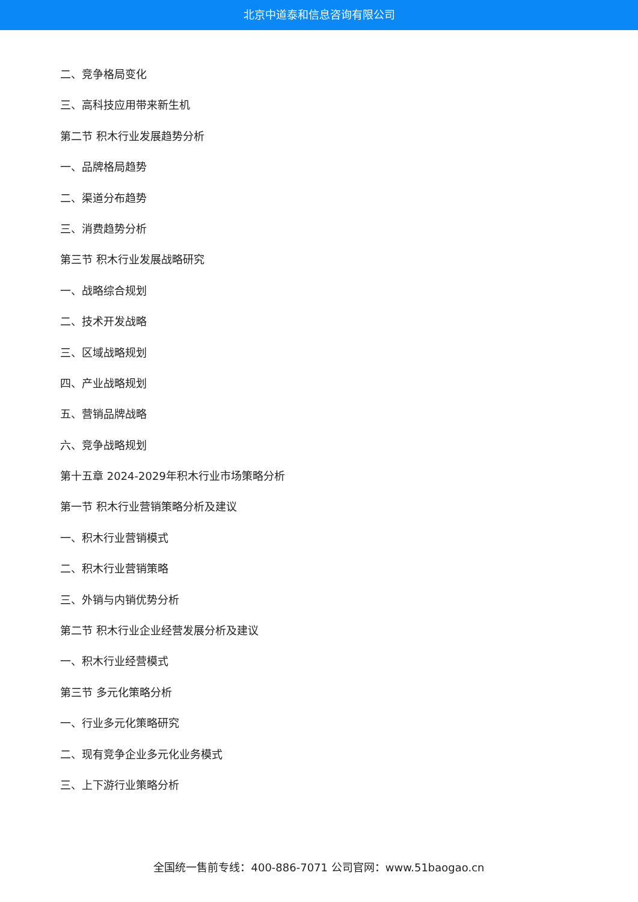北京中道泰和信息咨询有限公司
二、竞争格局变化
三、高科技应用带来新生机
第二节 积木行业发展趋势分析
一、品牌格局趋势
二、渠道分布趋势
三、消费趋势分析
第三节 积木行业发展战略研究
一、战略综合规划
二、技术开发战略
三、区域战略规划
四、产业战略规划
五、营销品牌战略
六、竞争战略规划
第十五章 2024-2029年积木行业市场策略分析
第一节 积木行业营销策略分析及建议
一、积木行业营销模式
二、积木行业营销策略
三、外销与内销优势分析
第二节 积木行业企业经营发展分析及建议
一、积木行业经营模式
第三节 多元化策略分析
一、行业多元化策略研究
二、现有竞争企业多元化业务模式
三、上下游行业策略分析
全国统一售前专线：400-886-7071 公司官网：www.51baogao.cn